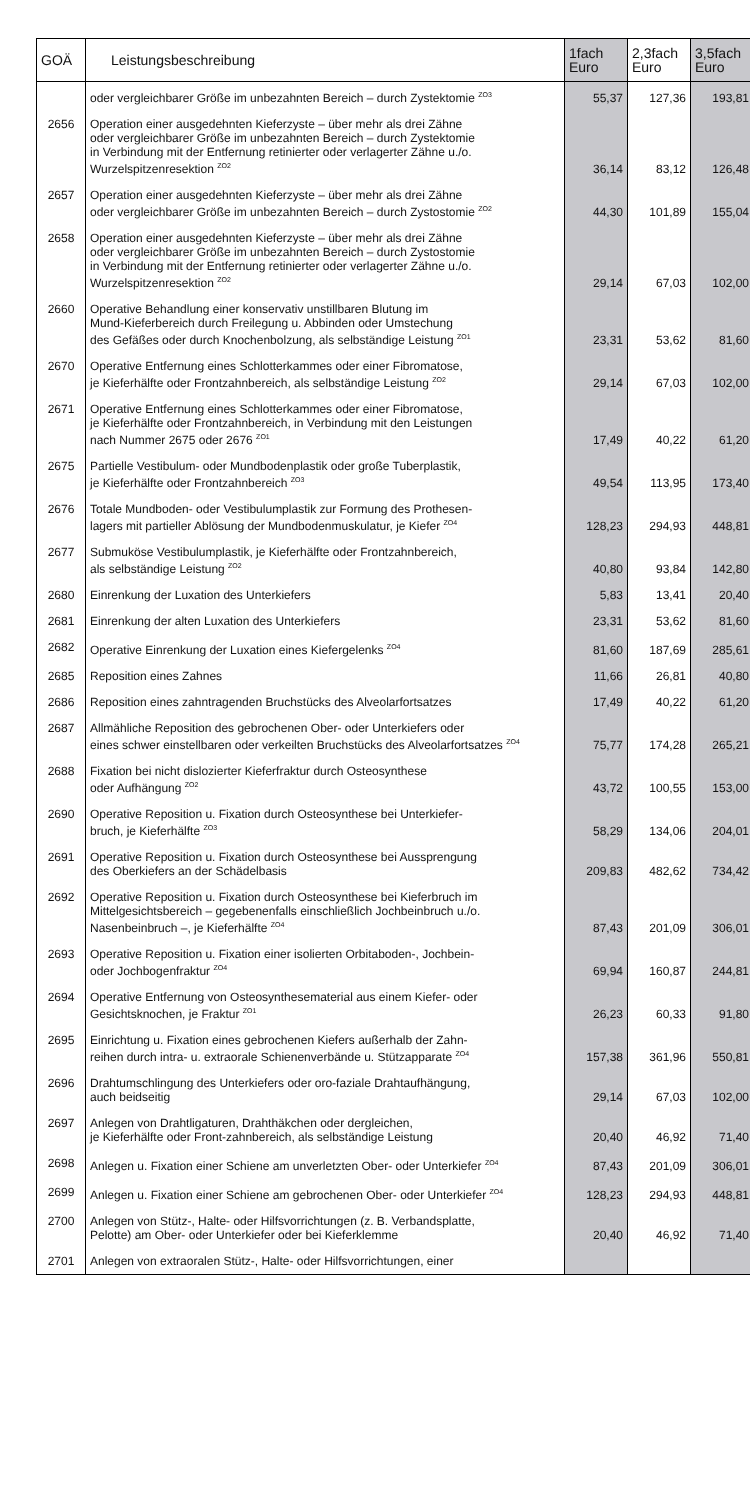| GOÄ | Leistungsbeschreibung | 1fach Euro | 2,3fach Euro | 3,5fach Euro |
| --- | --- | --- | --- | --- |
| | oder vergleichbarer Größe im unbezahnten Bereich – durch Zystektomie <sup>ZO3</sup> | 55,37 | 127,36 | 193,81 |
| 2656 | Operation einer ausgedehnten Kieferzyste – über mehr als drei Zähne oder vergleichbarer Größe im unbezahnten Bereich – durch Zystektomie in Verbindung mit der Entfernung retinierter oder verlagerter Zähne u./o. Wurzelspitzenresektion <sup>ZO2</sup> | 36,14 | 83,12 | 126,48 |
| 2657 | Operation einer ausgedehnten Kieferzyste – über mehr als drei Zähne oder vergleichbarer Größe im unbezahnten Bereich – durch Zystostomie <sup>ZO2</sup> | 44,30 | 101,89 | 155,04 |
| 2658 | Operation einer ausgedehnten Kieferzyste – über mehr als drei Zähne oder vergleichbarer Größe im unbezahnten Bereich – durch Zystostomie in Verbindung mit der Entfernung retinierter oder verlagerter Zähne u./o. Wurzelspitzenresektion <sup>ZO2</sup> | 29,14 | 67,03 | 102,00 |
| 2660 | Operative Behandlung einer konservativ unstillbaren Blutung im Mund-Kieferbereich durch Freilegung u. Abbinden oder Umstechung des Gefäßes oder durch Knochenbolzung, als selbständige Leistung <sup>ZO1</sup> | 23,31 | 53,62 | 81,60 |
| 2670 | Operative Entfernung eines Schlotterkammes oder einer Fibromatose, je Kieferhälfte oder Frontzahnbereich, als selbständige Leistung <sup>ZO2</sup> | 29,14 | 67,03 | 102,00 |
| 2671 | Operative Entfernung eines Schlotterkammes oder einer Fibromatose, je Kieferhälfte oder Frontzahnbereich, in Verbindung mit den Leistungen nach Nummer 2675 oder 2676 <sup>ZO1</sup> | 17,49 | 40,22 | 61,20 |
| 2675 | Partielle Vestibulum- oder Mundbodenplastik oder große Tuberplastik, je Kieferhälfte oder Frontzahnbereich <sup>ZO3</sup> | 49,54 | 113,95 | 173,40 |
| 2676 | Totale Mundboden- oder Vestibulumplastik zur Formung des Prothesen- lagers mit partieller Ablösung der Mundbodenmuskulatur, je Kiefer <sup>ZO4</sup> | 128,23 | 294,93 | 448,81 |
| 2677 | Submuköse Vestibulumplastik, je Kieferhälfte oder Frontzahnbereich, als selbständige Leistung <sup>ZO2</sup> | 40,80 | 93,84 | 142,80 |
| 2680 | Einrenkung der Luxation des Unterkiefers | 5,83 | 13,41 | 20,40 |
| 2681 | Einrenkung der alten Luxation des Unterkiefers | 23,31 | 53,62 | 81,60 |
| 2682 | Operative Einrenkung der Luxation eines Kiefergelenks <sup>ZO4</sup> | 81,60 | 187,69 | 285,61 |
| 2685 | Reposition eines Zahnes | 11,66 | 26,81 | 40,80 |
| 2686 | Reposition eines zahntragenden Bruchstücks des Alveolarfortsatzes | 17,49 | 40,22 | 61,20 |
| 2687 | Allmähliche Reposition des gebrochenen Ober- oder Unterkiefers oder eines schwer einstellbaren oder verkeilten Bruchstücks des Alveolarfortsatzes <sup>ZO4</sup> | 75,77 | 174,28 | 265,21 |
| 2688 | Fixation bei nicht dislozierter Kieferfraktur durch Osteosynthese oder Aufhängung <sup>ZO2</sup> | 43,72 | 100,55 | 153,00 |
| 2690 | Operative Reposition u. Fixation durch Osteosynthese bei Unterkiefer- bruch, je Kieferhälfte <sup>ZO3</sup> | 58,29 | 134,06 | 204,01 |
| 2691 | Operative Reposition u. Fixation durch Osteosynthese bei Aussprengung des Oberkiefers an der Schädelbasis | 209,83 | 482,62 | 734,42 |
| 2692 | Operative Reposition u. Fixation durch Osteosynthese bei Kieferbruch im Mittelgesichtsbereich – gegebenenfalls einschließlich Jochbeinbruch u./o. Nasenbeinbruch –, je Kieferhälfte <sup>ZO4</sup> | 87,43 | 201,09 | 306,01 |
| 2693 | Operative Reposition u. Fixation einer isolierten Orbitaboden-, Jochbein- oder Jochbogenfraktur <sup>ZO4</sup> | 69,94 | 160,87 | 244,81 |
| 2694 | Operative Entfernung von Osteosynthesematerial aus einem Kiefer- oder Gesichtsknochen, je Fraktur <sup>ZO1</sup> | 26,23 | 60,33 | 91,80 |
| 2695 | Einrichtung u. Fixation eines gebrochenen Kiefers außerhalb der Zahn- reihen durch intra- u. extraorale Schienenverbände u. Stützapparate <sup>ZO4</sup> | 157,38 | 361,96 | 550,81 |
| 2696 | Drahtumschlingung des Unterkiefers oder oro-faziale Drahtaufhängung, auch beidseitig | 29,14 | 67,03 | 102,00 |
| 2697 | Anlegen von Drahtligaturen, Drahthäkchen oder dergleichen, je Kieferhälfte oder Front-zahnbereich, als selbständige Leistung | 20,40 | 46,92 | 71,40 |
| 2698 | Anlegen u. Fixation einer Schiene am unverletzten Ober- oder Unterkiefer <sup>ZO4</sup> | 87,43 | 201,09 | 306,01 |
| 2699 | Anlegen u. Fixation einer Schiene am gebrochenen Ober- oder Unterkiefer <sup>ZO4</sup> | 128,23 | 294,93 | 448,81 |
| 2700 | Anlegen von Stütz-, Halte- oder Hilfsvorrichtungen (z. B. Verbandsplatte, Pelotte) am Ober- oder Unterkiefer oder bei Kieferklemme | 20,40 | 46,92 | 71,40 |
| 2701 | Anlegen von extraoralen Stütz-, Halte- oder Hilfsvorrichtungen, einer | | | |